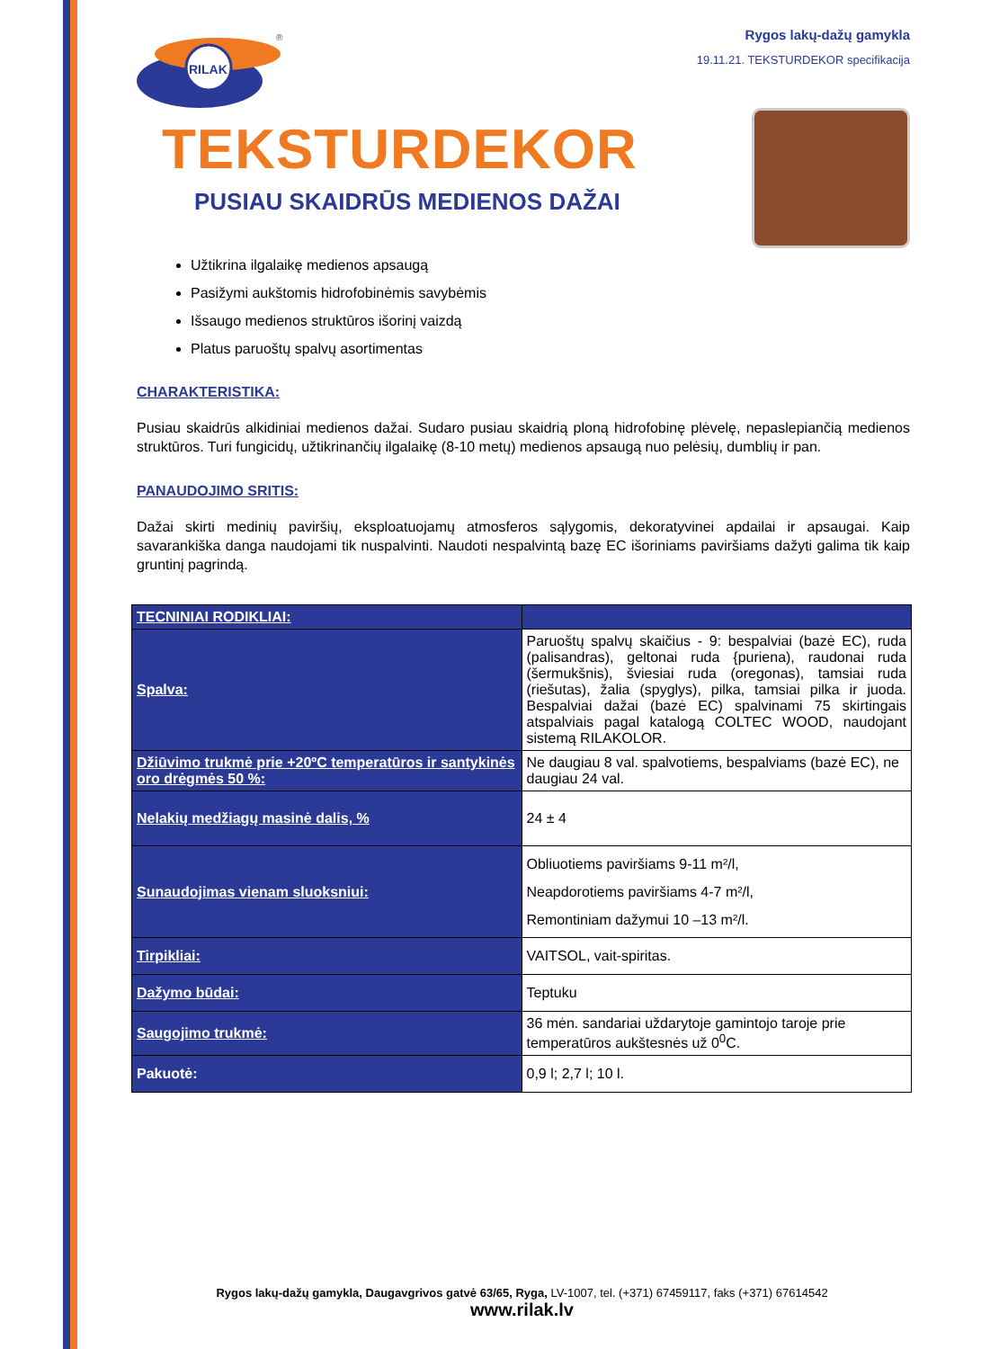RILAK
®
Rygos lakų-dažų gamykla
19.11.21. TEKSTURDEKOR specifikacija
TEKSTURDEKOR
PUSIAU SKAIDRŪS MEDIENOS DAŽAI
Užtikrina ilgalaikę medienos apsaugą
Pasižymi aukštomis hidrofobinėmis savybėmis
Išsaugo medienos struktūros išorinį vaizdą
Platus paruoštų spalvų asortimentas
CHARAKTERISTIKA:
Pusiau skaidrūs alkidiniai medienos dažai. Sudaro pusiau skaidrią ploną hidrofobinę plėvelę, nepaslepiančią medienos struktūros. Turi fungicidų, užtikrinančių ilgalaikę (8-10 metų) medienos apsaugą nuo pelėsių, dumblių ir pan.
PANAUDOJIMO SRITIS:
Dažai skirti medinių paviršių, eksploatuojamų atmosferos sąlygomis, dekoratyvinei apdailai ir apsaugai. Kaip savarankiška danga naudojami tik nuspalvinti. Naudoti nespalvintą bazę EC išoriniams paviršiams dažyti galima tik kaip gruntinį pagrindą.
| TECNINIAI RODIKLIAI: | |
| --- | --- |
| Spalva: | Paruoštų spalvų skaičius - 9: bespalviai (bazė EC), ruda (palisandras), geltonai ruda {puriena), raudonai ruda (šermukšnis), šviesiai ruda (oregonas), tamsiai ruda (riešutas), žalia (spyglys), pilka, tamsiai pilka ir juoda. Bespalviai dažai (bazė EC) spalvinami 75 skirtingais atspalviais pagal katalogą COLTEC WOOD, naudojant sistemą RILAKOLOR. |
| Džiūvimo trukmė prie +20ºC temperatūros ir santykinės oro drėgmės 50 %: | Ne daugiau 8 val. spalvotiems, bespalviams (bazė EC), ne daugiau 24 val. |
| Nelakių medžiagų masinė dalis, % | 24 ± 4 |
| Sunaudojimas vienam sluoksniui: | Obliuotiems paviršiams 9-11 m²/l, Neapdorotiems paviršiams 4-7 m²/l, Remontiniam dažymui 10 –13 m²/l. |
| Tirpikliai: | VAITSOL, vait-spiritas. |
| Dažymo būdai: | Teptuku |
| Saugojimo trukmė: | 36 mėn. sandariai uždarytoje gamintojo taroje prie temperatūros aukštesnės už 0<sup>0</sup>C. |
| Pakuotė: | 0,9 l; 2,7 l; 10 l. |
Rygos lakų-dažų gamykla, Daugavgrivos gatvė 63/65, Ryga, LV-1007, tel. (+371) 67459117, faks (+371) 67614542
www.rilak.lv